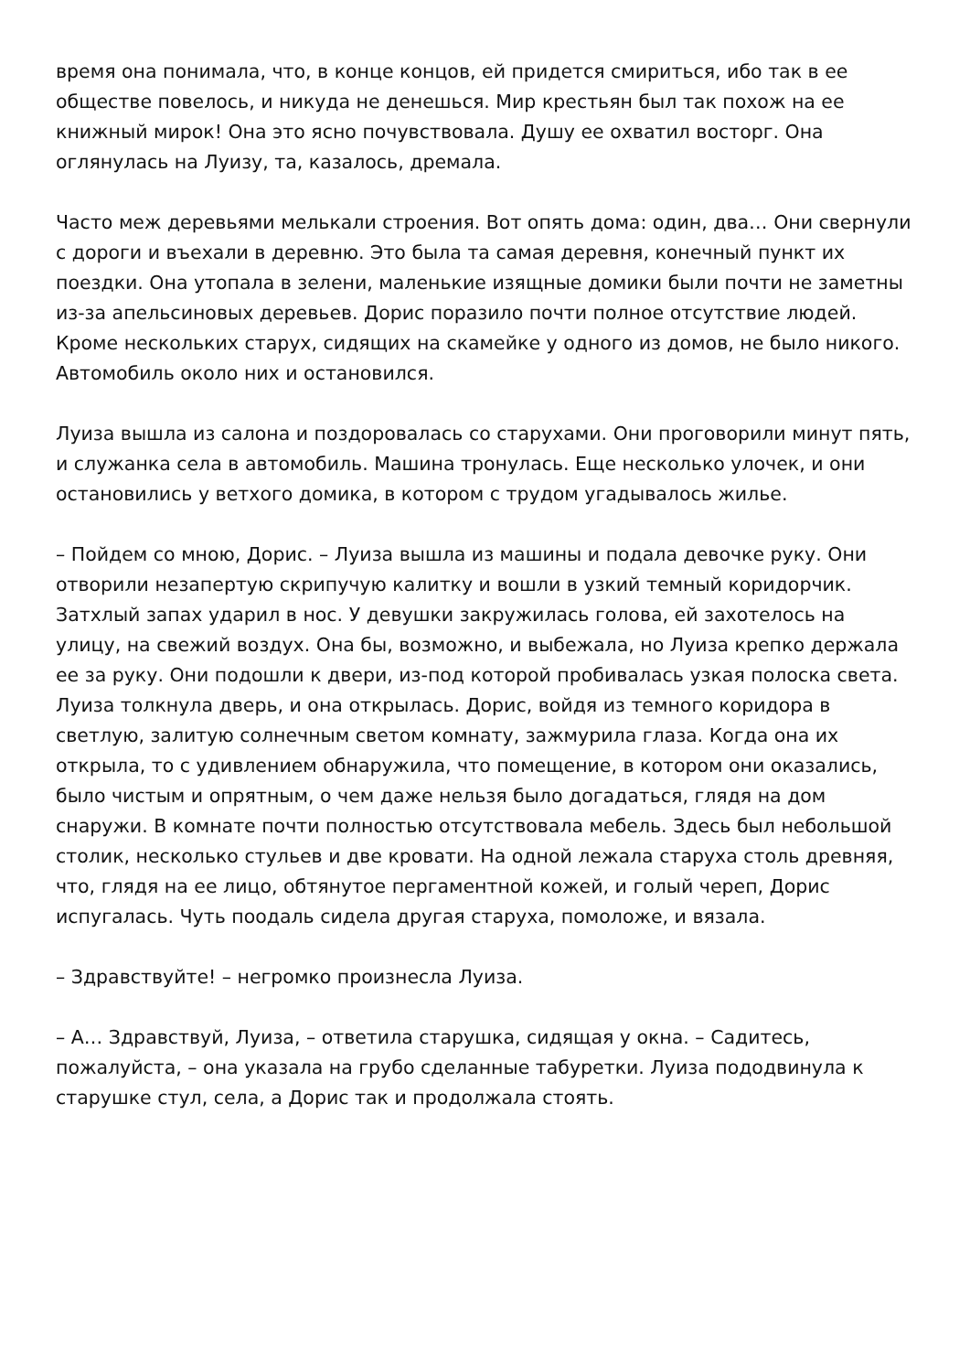время она понимала, что, в конце концов, ей придется смириться, ибо так в ее обществе повелось, и никуда не денешься. Мир крестьян был так похож на ее книжный мирок! Она это ясно почувствовала. Душу ее охватил восторг. Она оглянулась на Луизу, та, казалось, дремала.
Часто меж деревьями мелькали строения. Вот опять дома: один, два… Они свернули с дороги и въехали в деревню. Это была та самая деревня, конечный пункт их поездки. Она утопала в зелени, маленькие изящные домики были почти не заметны из-за апельсиновых деревьев. Дорис поразило почти полное отсутствие людей. Кроме нескольких старух, сидящих на скамейке у одного из домов, не было никого. Автомобиль около них и остановился.
Луиза вышла из салона и поздоровалась со старухами. Они проговорили минут пять, и служанка села в автомобиль. Машина тронулась. Еще несколько улочек, и они остановились у ветхого домика, в котором с трудом угадывалось жилье.
– Пойдем со мною, Дорис. – Луиза вышла из машины и подала девочке руку. Они отворили незапертую скрипучую калитку и вошли в узкий темный коридорчик. Затхлый запах ударил в нос. У девушки закружилась голова, ей захотелось на улицу, на свежий воздух. Она бы, возможно, и выбежала, но Луиза крепко держала ее за руку. Они подошли к двери, из-под которой пробивалась узкая полоска света. Луиза толкнула дверь, и она открылась. Дорис, войдя из темного коридора в светлую, залитую солнечным светом комнату, зажмурила глаза. Когда она их открыла, то с удивлением обнаружила, что помещение, в котором они оказались, было чистым и опрятным, о чем даже нельзя было догадаться, глядя на дом снаружи. В комнате почти полностью отсутствовала мебель. Здесь был небольшой столик, несколько стульев и две кровати. На одной лежала старуха столь древняя, что, глядя на ее лицо, обтянутое пергаментной кожей, и голый череп, Дорис испугалась. Чуть поодаль сидела другая старуха, помоложе, и вязала.
– Здравствуйте! – негромко произнесла Луиза.
– А… Здравствуй, Луиза, – ответила старушка, сидящая у окна. – Садитесь, пожалуйста, – она указала на грубо сделанные табуретки. Луиза пододвинула к старушке стул, села, а Дорис так и продолжала стоять.